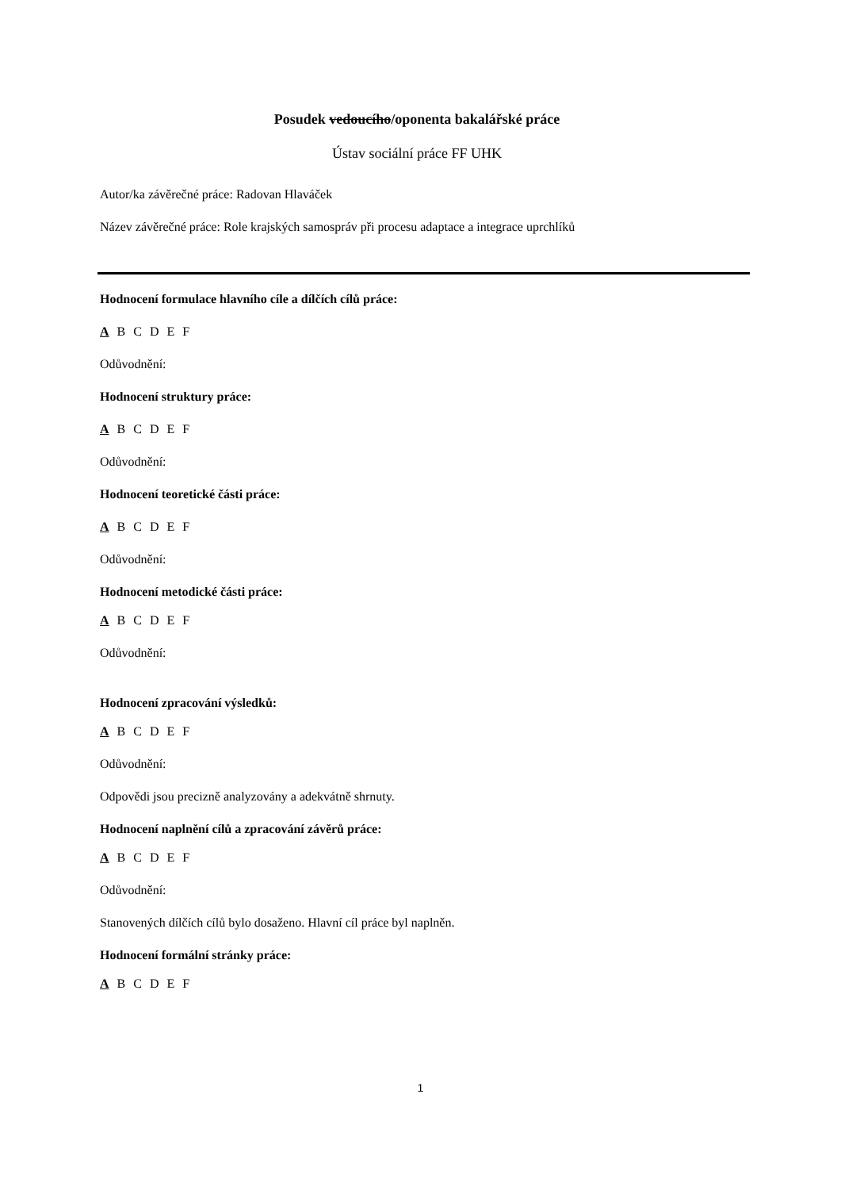Posudek vedoucího/oponenta bakalářské práce
Ústav sociální práce FF UHK
Autor/ka závěrečné práce: Radovan Hlaváček
Název závěrečné práce: Role krajských samospráv při procesu adaptace a integrace uprchlíků
Hodnocení formulace hlavního cíle a dílčích cílů práce:
A B C D E F
Odůvodnění:
Hodnocení struktury práce:
A B C D E F
Odůvodnění:
Hodnocení teoretické části práce:
A B C D E F
Odůvodnění:
Hodnocení metodické části práce:
A B C D E F
Odůvodnění:
Hodnocení zpracování výsledků:
A B C D E F
Odůvodnění:
Odpovědi jsou precizně analyzovány a adekvátně shrnuty.
Hodnocení naplnění cílů a zpracování závěrů práce:
A B C D E F
Odůvodnění:
Stanovených dílčích cílů bylo dosaženo. Hlavní cíl práce byl naplněn.
Hodnocení formální stránky práce:
A B C D E F
1